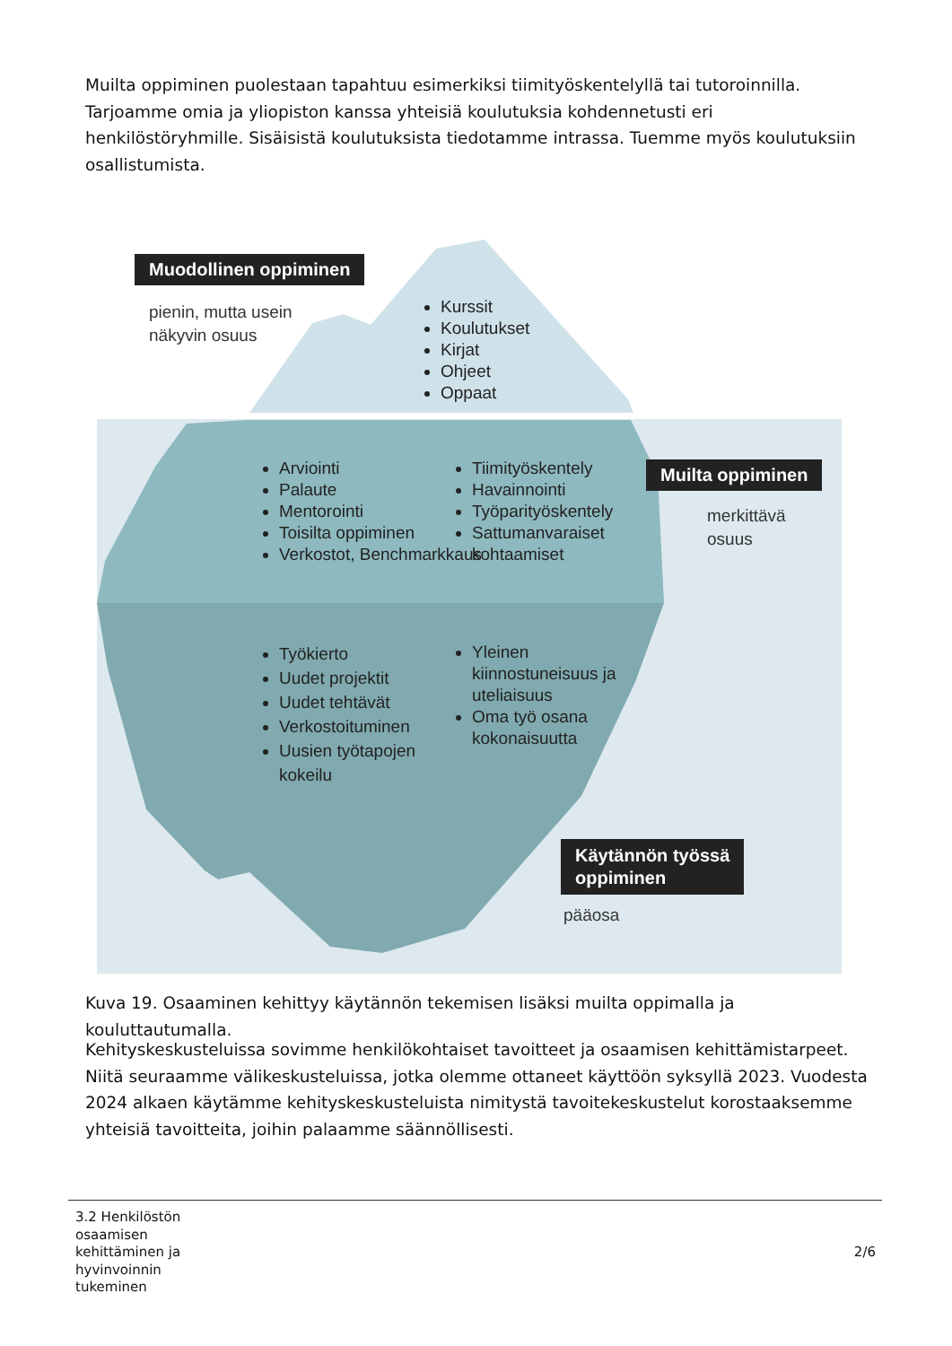Muilta oppiminen puolestaan tapahtuu esimerkiksi tiimityöskentelyllä tai tutoroinnilla. Tarjoamme omia ja yliopiston kanssa yhteisiä koulutuksia kohdennetusti eri henkilöstöryhmille. Sisäisistä koulutuksista tiedotamme intrassa. Tuemme myös koulutuksiin osallistumista.
Muodollinen oppiminen
pienin, mutta usein
näkyvin osuus
Kurssit
Koulutukset
Kirjat
Ohjeet
Oppaat
Arviointi
Palaute
Mentorointi
Toisilta oppiminen
Verkostot, Benchmarkkaus
Tiimityöskentely
Havainnointi
Työparityöskentely
Sattumanvaraiset kohtaamiset
Muilta oppiminen
merkittävä
osuus
Työkierto
Uudet projektit
Uudet tehtävät
Verkostoituminen
Uusien työtapojen kokeilu
Yleinen kiinnostuneisuus ja uteliaisuus
Oma työ osana kokonaisuutta
Käytännön työssä
oppiminen
pääosa
Kuva 19. Osaaminen kehittyy käytännön tekemisen lisäksi muilta oppimalla ja kouluttautumalla.
Kehityskeskusteluissa sovimme henkilökohtaiset tavoitteet ja osaamisen kehittämistarpeet. Niitä seuraamme välikeskusteluissa, jotka olemme ottaneet käyttöön syksyllä 2023. Vuodesta 2024 alkaen käytämme kehityskeskusteluista nimitystä tavoitekeskustelut korostaaksemme yhteisiä tavoitteita, joihin palaamme säännöllisesti.
3.2 Henkilöstön
osaamisen
kehittäminen ja
hyvinvoinnin
tukeminen
2/6